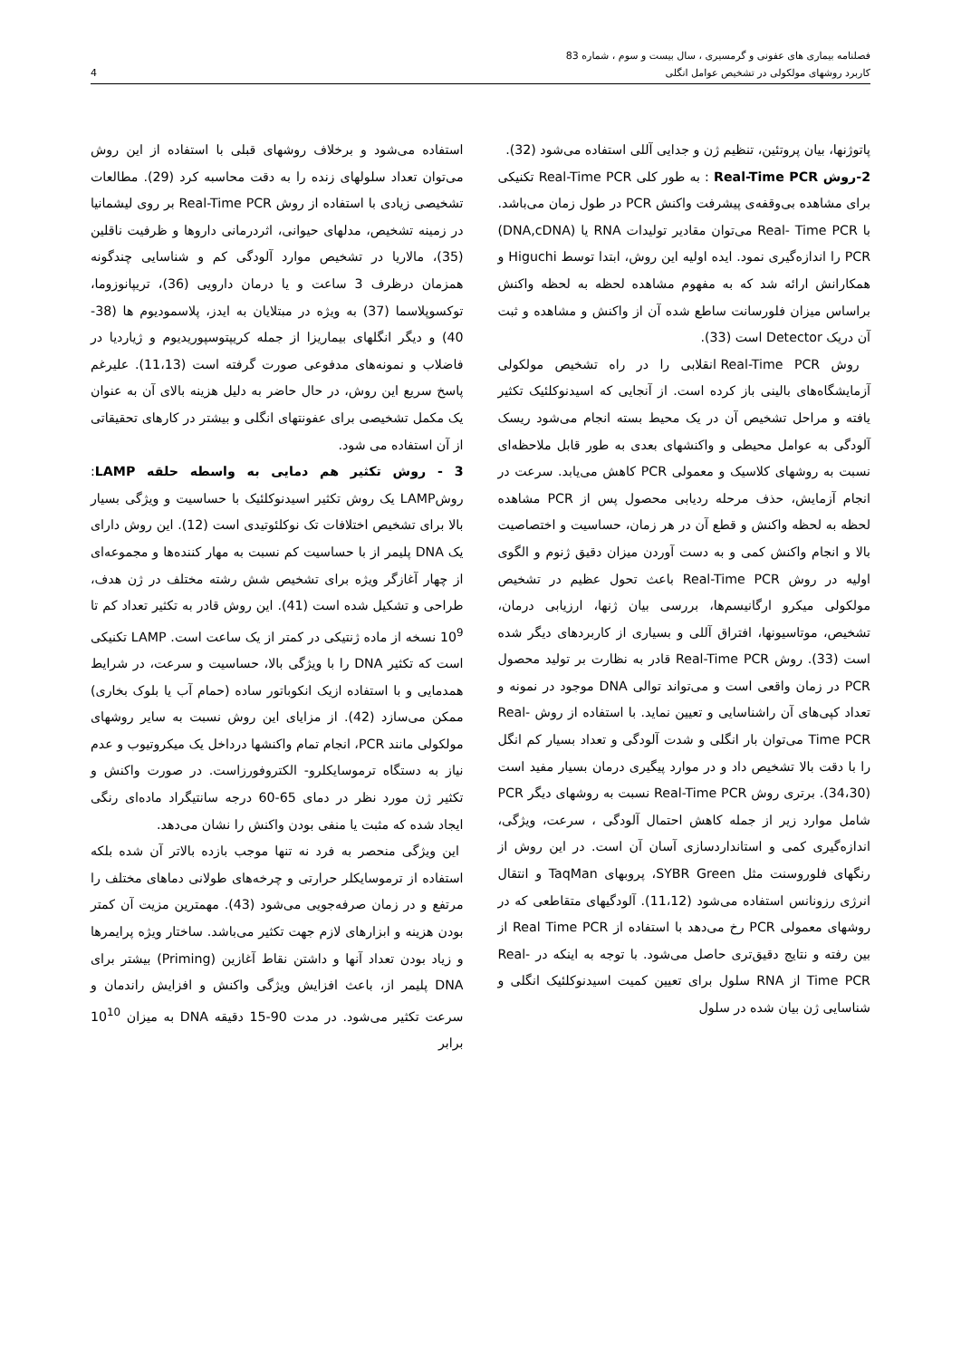فصلنامه بیماری های عفونی و گرمسیری ، سال بیست و سوم ، شماره 83
کاربرد روشهای مولکولی در تشخیص عوامل انگلی 4
پاتوژنها، بیان پروتئین، تنظیم ژن و جدایی آللی استفاده می‌شود (32).
2-روش Real-Time PCR : به طور کلی Real-Time PCR تکنیکی برای مشاهده بی‌وقفه‌ی پیشرفت واکنش PCR در طول زمان می‌باشد. با Real- Time PCR می‌توان مقادیر تولیدات RNA یا (DNA,cDNA) PCR را اندازه‌گیری نمود. ایده اولیه این روش، ابتدا توسط Higuchi و همکارانش ارائه شد که به مفهوم مشاهده لحظه به لحظه واکنش براساس میزان فلورسانت ساطع شده آن از واکنش و مشاهده و ثبت آن دریک Detector است (33).
روش Real-Time PCR انقلابی را در راه تشخیص مولکولی آزمایشگاه‌های بالینی باز کرده است. از آنجایی که اسیدنوکلئیک تکثیر یافته و مراحل تشخیص آن در یک محیط بسته انجام می‌شود ریسک آلودگی به عوامل محیطی و واکنشهای بعدی به طور قابل ملاحظه‌ای نسبت به روشهای کلاسیک و معمولی PCR کاهش می‌یابد. سرعت در انجام آزمایش، حذف مرحله ردیابی محصول پس از PCR مشاهده لحظه به لحظه واکنش و قطع آن در هر زمان، حساسیت و اختصاصیت بالا و انجام واکنش کمی و به دست آوردن میزان دقیق ژنوم و الگوی اولیه در روش Real-Time PCR باعث تحول عظیم در تشخیص مولکولی میکرو ارگانیسم‌ها، بررسی بیان ژنها، ارزیابی درمان، تشخیص، موتاسیونها، افتراق آللی و بسیاری از کاربردهای دیگر شده است (33). روش Real-Time PCR قادر به نظارت بر تولید محصول PCR در زمان واقعی است و می‌تواند توالی DNA موجود در نمونه و تعداد کپی‌های آن راشناسایی و تعیین نماید. با استفاده از روش Real-Time PCR می‌توان بار انگلی و شدت آلودگی و تعداد بسیار کم انگل را با دقت بالا تشخیص داد و در موارد پیگیری درمان بسیار مفید است (34،30). برتری روش Real-Time PCR نسبت به روشهای دیگر PCR شامل موارد زیر از جمله کاهش احتمال آلودگی ، سرعت، ویژگی، اندازه‌گیری کمی و استانداردسازی آسان آن است. در این روش از رنگهای فلوروسنت مثل SYBR Green، پروبهای TaqMan و انتقال انرژی رزونانس استفاده می‌شود (11،12). آلودگیهای متقاطعی که در روشهای معمولی PCR رخ می‌دهد با استفاده از Real Time PCR از بین رفته و نتایج دقیق‌تری حاصل می‌شود. با توجه به اینکه در Real-Time PCR از RNA سلول برای تعیین کمیت اسیدنوکلئیک انگلی و شناسایی ژن بیان شده در سلول
استفاده می‌شود و برخلاف روشهای قبلی با استفاده از این روش می‌توان تعداد سلولهای زنده را به دقت محاسبه کرد (29). مطالعات تشخیصی زیادی با استفاده از روش Real-Time PCR بر روی لیشمانیا در زمینه تشخیص، مدلهای حیوانی، اثردرمانی داروها و ظرفیت ناقلین (35)، مالاریا در تشخیص موارد آلودگی کم و شناسایی چندگونه همزمان درظرف 3 ساعت و یا درمان دارویی (36)، تریپانوزوما، توکسوپلاسما (37) به ویژه در مبتلایان به ایدز، پلاسمودیوم ها (38-40) و دیگر انگلهای بیماریزا از جمله کریپتوسپوریدیوم و ژیاردیا در فاضلاب و نمونه‌های مدفوعی صورت گرفته است (11،13). علیرغم پاسخ سریع این روش، در حال حاضر به دلیل هزینه بالای آن به عنوان یک مکمل تشخیصی برای عفونتهای انگلی و بیشتر در کارهای تحقیقاتی از آن استفاده می شود.
3 - روش تکثیر هم دمایی به واسطه حلقه LAMP: روشLAMP یک روش تکثیر اسیدنوکلئیک با حساسیت و ویژگی بسیار بالا برای تشخیص اختلافات تک نوکلئوتیدی است (12). این روش دارای یک DNA پلیمر از با حساسیت کم نسبت به مهار کننده‌ها و مجموعه‌ای از چهار آغازگر ویژه برای تشخیص شش رشته مختلف در ژن هدف، طراحی و تشکیل شده است (41). این روش قادر به تکثیر تعداد کم تا 10<sup>9</sup> نسخه از ماده ژنتیکی در کمتر از یک ساعت است. LAMP تکنیکی است که تکثیر DNA را با ویژگی بالا، حساسیت و سرعت، در شرایط همدمایی و با استفاده ازیک انکوباتور ساده (حمام آب یا بلوک بخاری) ممکن می‌سازد (42). از مزایای این روش نسبت به سایر روشهای مولکولی مانند PCR، انجام تمام واکنشها درداخل یک میکروتیوب و عدم نیاز به دستگاه ترموسایکلرو- الکتروفورزاست. در صورت واکنش و تکثیر ژن مورد نظر در دمای 65-60 درجه سانتیگراد ماده‌ای رنگی ایجاد شده که مثبت یا منفی بودن واکنش را نشان می‌دهد.
این ویژگی منحصر به فرد نه تنها موجب بازده بالاتر آن شده بلکه استفاده از ترموسایکلر حرارتی و چرخه‌های طولانی دماهای مختلف را مرتفع و در زمان صرفه‌جویی می‌شود (43). مهمترین مزیت آن کمتر بودن هزینه و ابزارهای لازم جهت تکثیر می‌باشد. ساختار ویژه پرایمرها و زیاد بودن تعداد آنها و داشتن نقاط آغازین (Priming) بیشتر برای DNA پلیمر از، باعث افزایش ویژگی واکنش و افزایش راندمان و سرعت تکثیر می‌شود. در مدت 90-15 دقیقه DNA به میزان 10<sup>10</sup> برابر